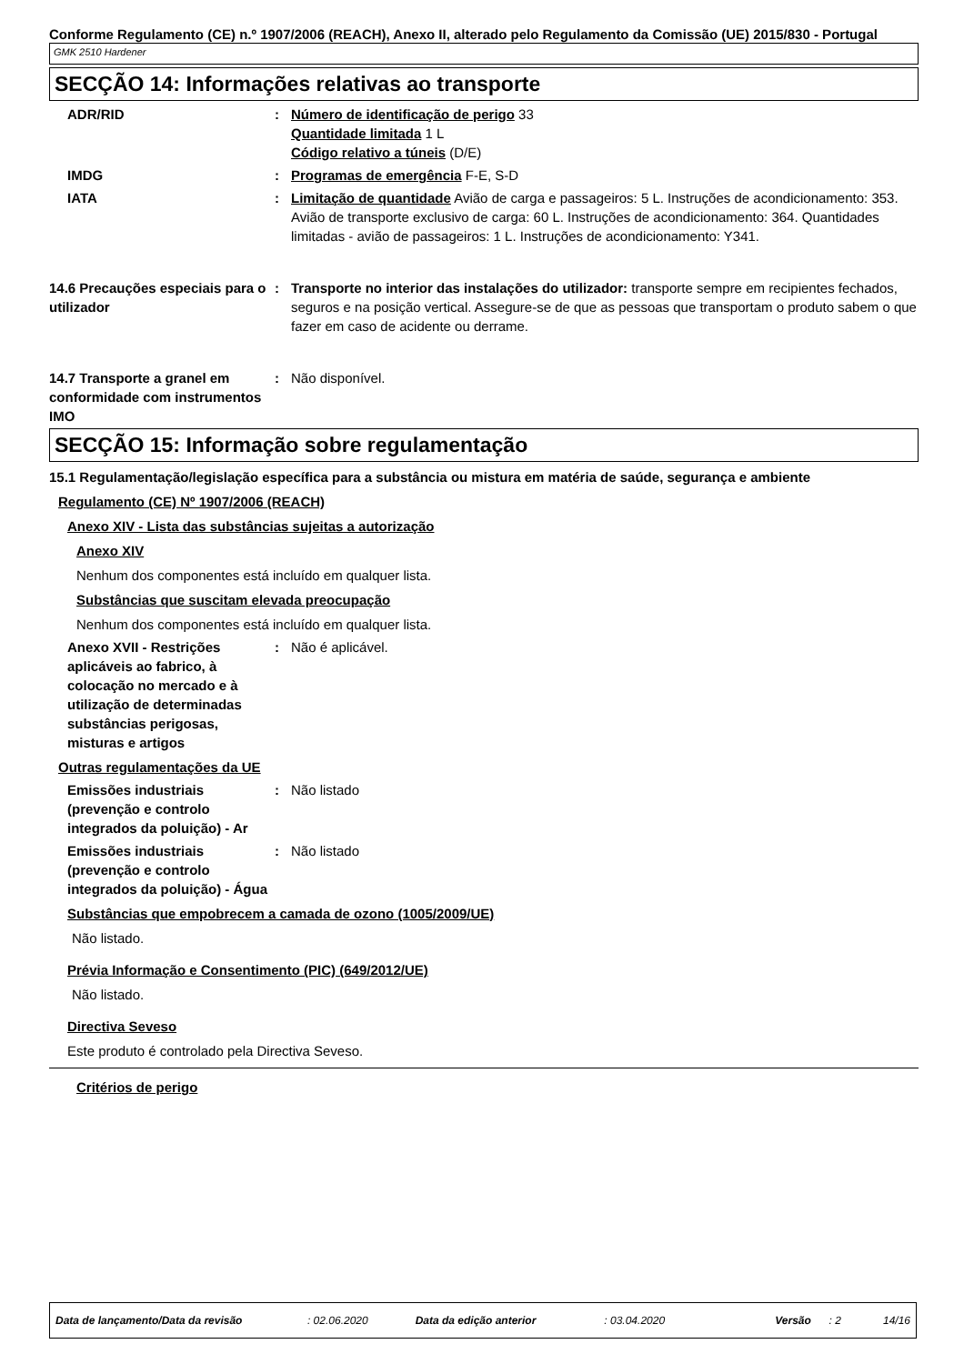Conforme Regulamento (CE) n.º 1907/2006 (REACH), Anexo II, alterado pelo Regulamento da Comissão (UE) 2015/830 - Portugal
GMK 2510 Hardener
SECÇÃO 14: Informações relativas ao transporte
ADR/RID : Número de identificação de perigo 33
Quantidade limitada 1 L
Código relativo a túneis (D/E)
IMDG : Programas de emergência F-E, S-D
IATA : Limitação de quantidade Avião de carga e passageiros: 5 L. Instruções de acondicionamento: 353. Avião de transporte exclusivo de carga: 60 L. Instruções de acondicionamento: 364. Quantidades limitadas - avião de passageiros: 1 L. Instruções de acondicionamento: Y341.
14.6 Precauções especiais para o utilizador
: Transporte no interior das instalações do utilizador: transporte sempre em recipientes fechados, seguros e na posição vertical. Assegure-se de que as pessoas que transportam o produto sabem o que fazer em caso de acidente ou derrame.
14.7 Transporte a granel em conformidade com instrumentos IMO
: Não disponível.
SECÇÃO 15: Informação sobre regulamentação
15.1 Regulamentação/legislação específica para a substância ou mistura em matéria de saúde, segurança e ambiente
Regulamento (CE) Nº 1907/2006 (REACH)
Anexo XIV - Lista das substâncias sujeitas a autorização
Anexo XIV
Nenhum dos componentes está incluído em qualquer lista.
Substâncias que suscitam elevada preocupação
Nenhum dos componentes está incluído em qualquer lista.
Anexo XVII - Restrições aplicáveis ao fabrico, à colocação no mercado e à utilização de determinadas substâncias perigosas, misturas e artigos
: Não é aplicável.
Outras regulamentações da UE
Emissões industriais (prevenção e controlo integrados da poluição) - Ar
: Não listado
Emissões industriais (prevenção e controlo integrados da poluição) - Água
: Não listado
Substâncias que empobrecem a camada de ozono (1005/2009/UE)
Não listado.
Prévia Informação e Consentimento (PIC) (649/2012/UE)
Não listado.
Directiva Seveso
Este produto é controlado pela Directiva Seveso.
Critérios de perigo
Data de lançamento/Data da revisão: 02.06.2020 Data da edição anterior: 03.04.2020 Versão: 2 14/16